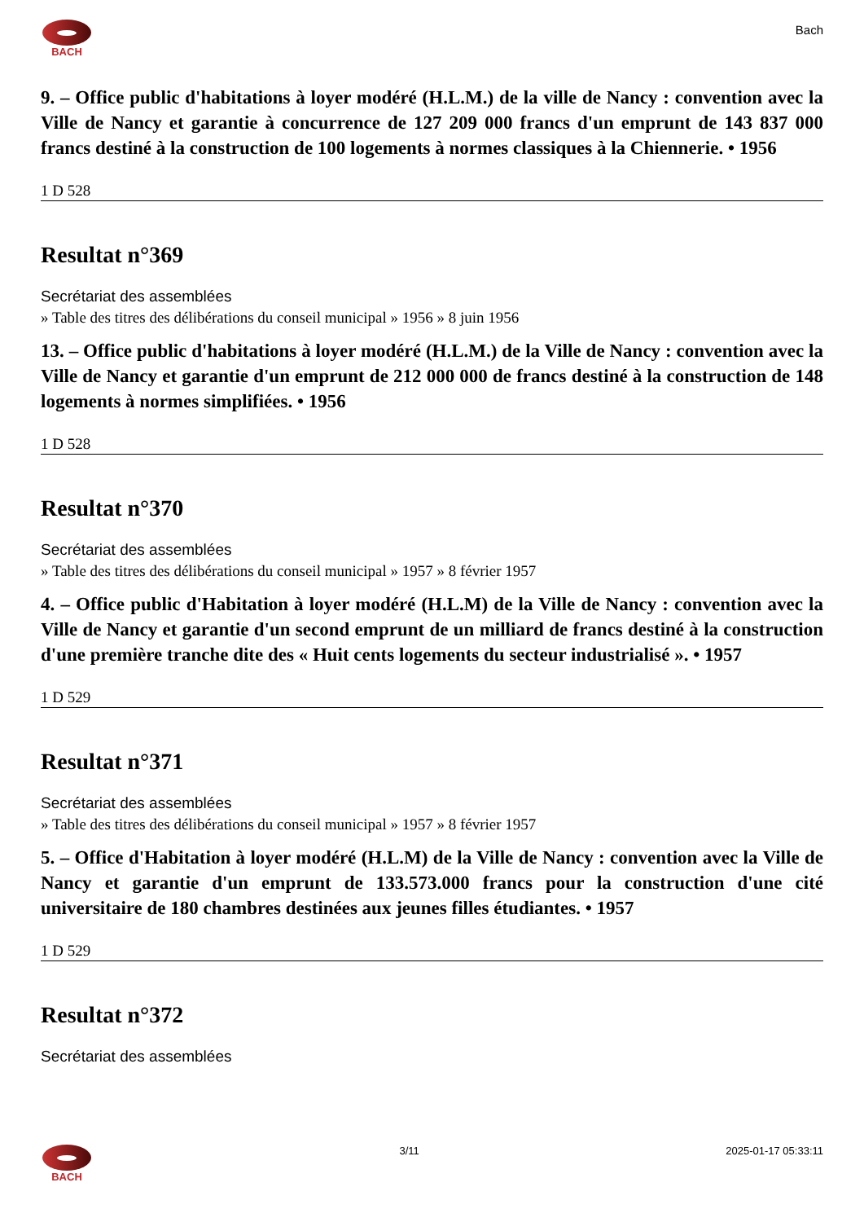BACH
Bach
9. – Office public d'habitations à loyer modéré (H.L.M.) de la ville de Nancy : convention avec la Ville de Nancy et garantie à concurrence de 127 209 000 francs d'un emprunt de 143 837 000 francs destiné à la construction de 100 logements à normes classiques à la Chiennerie. • 1956
1 D 528
Resultat n°369
Secrétariat des assemblées
» Table des titres des délibérations du conseil municipal » 1956 » 8 juin 1956
13. – Office public d'habitations à loyer modéré (H.L.M.) de la Ville de Nancy : convention avec la Ville de Nancy et garantie d'un emprunt de 212 000 000 de francs destiné à la construction de 148 logements à normes simplifiées. • 1956
1 D 528
Resultat n°370
Secrétariat des assemblées
» Table des titres des délibérations du conseil municipal » 1957 » 8 février 1957
4. – Office public d'Habitation à loyer modéré (H.L.M) de la Ville de Nancy : convention avec la Ville de Nancy et garantie d'un second emprunt de un milliard de francs destiné à la construction d'une première tranche dite des « Huit cents logements du secteur industrialisé ». • 1957
1 D 529
Resultat n°371
Secrétariat des assemblées
» Table des titres des délibérations du conseil municipal » 1957 » 8 février 1957
5. – Office d'Habitation à loyer modéré (H.L.M) de la Ville de Nancy : convention avec la Ville de Nancy et garantie d'un emprunt de 133.573.000 francs pour la construction d'une cité universitaire de 180 chambres destinées aux jeunes filles étudiantes. • 1957
1 D 529
Resultat n°372
Secrétariat des assemblées
BACH 3/11 2025-01-17 05:33:11